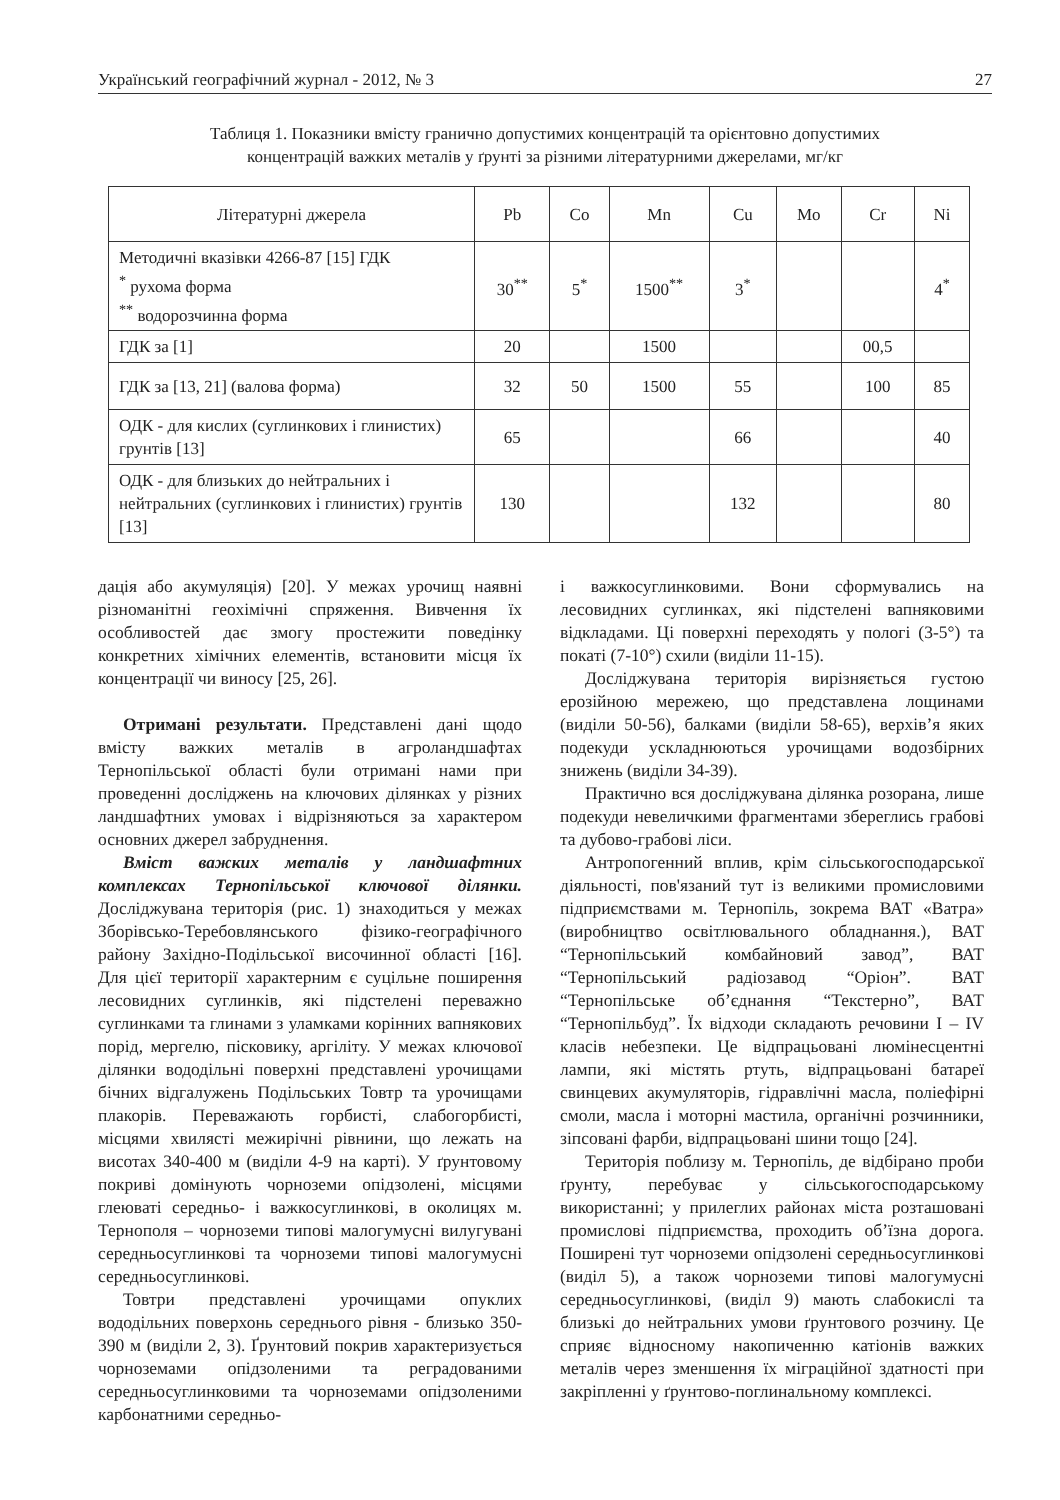Український географічний журнал - 2012, № 3 27
Таблиця 1. Показники вмісту гранично допустимих концентрацій та орієнтовно допустимих
концентрацій важких металів у ґрунті за різними літературними джерелами, мг/кг
| Літературні джерела | Pb | Co | Mn | Cu | Mo | Cr | Ni |
| --- | --- | --- | --- | --- | --- | --- | --- |
| Методичні вказівки 4266-87 [15] ГДК <sup>*</sup> рухома форма <sup>**</sup> водорозчинна форма | 30<sup>**</sup> | 5<sup>*</sup> | 1500<sup>**</sup> | 3<sup>*</sup> | | | 4<sup>*</sup> |
| ГДК за [1] | 20 | | 1500 | | | 00,5 | |
| ГДК за [13, 21] (валова форма) | 32 | 50 | 1500 | 55 | | 100 | 85 |
| ОДК - для кислих (суглинкових і глинистих) грунтів [13] | 65 | | | 66 | | | 40 |
| ОДК - для близьких до нейтральних і нейтральних (суглинкових і глинистих) грунтів [13] | 130 | | | 132 | | | 80 |
дація або акумуляція) [20]. У межах урочищ наявні різноманітні геохімічні спряження. Вивчення їх особливостей дає змогу простежити поведінку конкретних хімічних елементів, встановити місця їх концентрації чи виносу [25, 26].
Отримані результати. Представлені дані щодо вмісту важких металів в агроландшафтах Тернопільської області були отримані нами при проведенні досліджень на ключових ділянках у різних ландшафтних умовах і відрізняються за характером основних джерел забруднення.
Вміст важких металів у ландшафтних комплексах Тернопільської ключової ділянки. Досліджувана територія (рис. 1) знаходиться у межах Зборівсько-Теребовлянського фізико-географічного району Західно-Подільської височинної області [16]. Для цієї території характерним є суцільне поширення лесовидних суглинків, які підстелені переважно суглинками та глинами з уламками корінних вапнякових порід, мергелю, пісковику, аргіліту. У межах ключової ділянки вододільні поверхні представлені урочищами бічних відгалужень Подільських Товтр та урочищами плакорів. Переважають горбисті, слабогорбисті, місцями хвилясті межирічні рівнини, що лежать на висотах 340-400 м (виділи 4-9 на карті). У ґрунтовому покриві домінують чорноземи опідзолені, місцями глеюваті середньо- і важкосуглинкові, в околицях м. Тернополя – чорноземи типові малогумусні вилугувані середньосуглинкові та чорноземи типові малогумусні середньосуглинкові.
Товтри представлені урочищами опуклих вододільних поверхонь середнього рівня - близько 350-390 м (виділи 2, 3). Ґрунтовий покрив характеризується чорноземами опідзоленими та реградованими середньосуглинковими та чорноземами опідзоленими карбонатними середньо-
і важкосуглинковими. Вони сформувались на лесовидних суглинках, які підстелені вапняковими відкладами. Ці поверхні переходять у пологі (3-5°) та покаті (7-10°) схили (виділи 11-15).
Досліджувана територія вирізняється густою ерозійною мережею, що представлена лощинами (виділи 50-56), балками (виділи 58-65), верхів’я яких подекуди ускладнюються урочищами водозбірних знижень (виділи 34-39).
Практично вся досліджувана ділянка розорана, лише подекуди невеличкими фрагментами збереглись грабові та дубово-грабові ліси.
Антропогенний вплив, крім сільськогосподарської діяльності, пов'язаний тут із великими промисловими підприємствами м. Тернопіль, зокрема ВАТ «Ватра» (виробництво освітлювального обладнання.), ВАТ “Тернопільський комбайновий завод”, ВАТ “Тернопільський радіозавод “Оріон”. ВАТ “Тернопільське об’єднання “Текстерно”, ВАТ “Тернопільбуд”. Їх відходи складають речовини I – IV класів небезпеки. Це відпрацьовані люмінесцентні лампи, які містять ртуть, відпрацьовані батареї свинцевих акумуляторів, гідравлічні масла, поліефірні смоли, масла і моторні мастила, органічні розчинники, зіпсовані фарби, відпрацьовані шини тощо [24].
Територія поблизу м. Тернопіль, де відбірано проби ґрунту, перебуває у сільськогосподарському використанні; у прилеглих районах міста розташовані промислові підприємства, проходить об’їзна дорога. Поширені тут чорноземи опідзолені середньосуглинкові (виділ 5), а також чорноземи типові малогумусні середньосуглинкові, (виділ 9) мають слабокислі та близькі до нейтральних умови ґрунтового розчину. Це сприяє відносному накопиченню катіонів важких металів через зменшення їх міграційної здатності при закріпленні у ґрунтово-поглинальному комплексі.